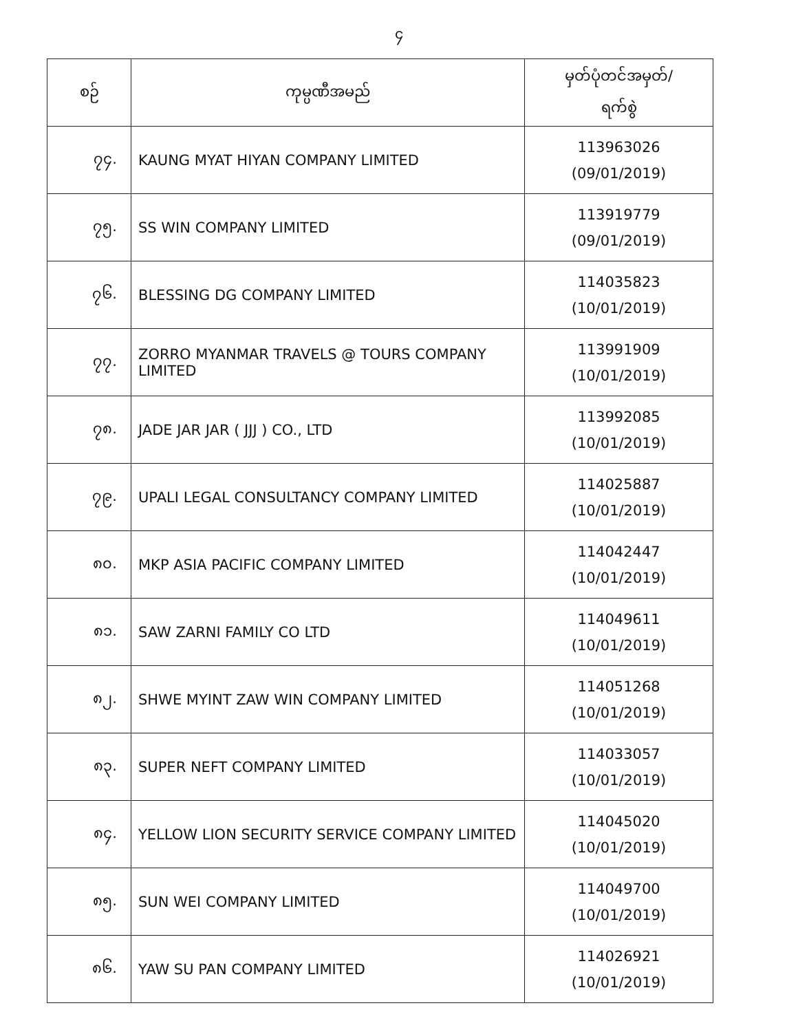၄
| စဉ် | ကုမ္ပဏီအမည် | မှတ်ပုံတင်အမှတ်/ ရက်စွဲ |
| --- | --- | --- |
| ၇၄. | KAUNG MYAT HIYAN COMPANY LIMITED | 113963026 (09/01/2019) |
| ၇၅. | SS WIN COMPANY LIMITED | 113919779 (09/01/2019) |
| ၇၆. | BLESSING DG COMPANY LIMITED | 114035823 (10/01/2019) |
| ၇၇. | ZORRO MYANMAR TRAVELS @ TOURS COMPANY LIMITED | 113991909 (10/01/2019) |
| ၇၈. | JADE JAR JAR ( JJJ ) CO., LTD | 113992085 (10/01/2019) |
| ၇၉. | UPALI LEGAL CONSULTANCY COMPANY LIMITED | 114025887 (10/01/2019) |
| ၈၀. | MKP ASIA PACIFIC COMPANY LIMITED | 114042447 (10/01/2019) |
| ၈၁. | SAW ZARNI FAMILY CO LTD | 114049611 (10/01/2019) |
| ၈၂. | SHWE MYINT ZAW WIN COMPANY LIMITED | 114051268 (10/01/2019) |
| ၈၃. | SUPER NEFT COMPANY LIMITED | 114033057 (10/01/2019) |
| ၈၄. | YELLOW LION SECURITY SERVICE COMPANY LIMITED | 114045020 (10/01/2019) |
| ၈၅. | SUN WEI COMPANY LIMITED | 114049700 (10/01/2019) |
| ၈၆. | YAW SU PAN COMPANY LIMITED | 114026921 (10/01/2019) |